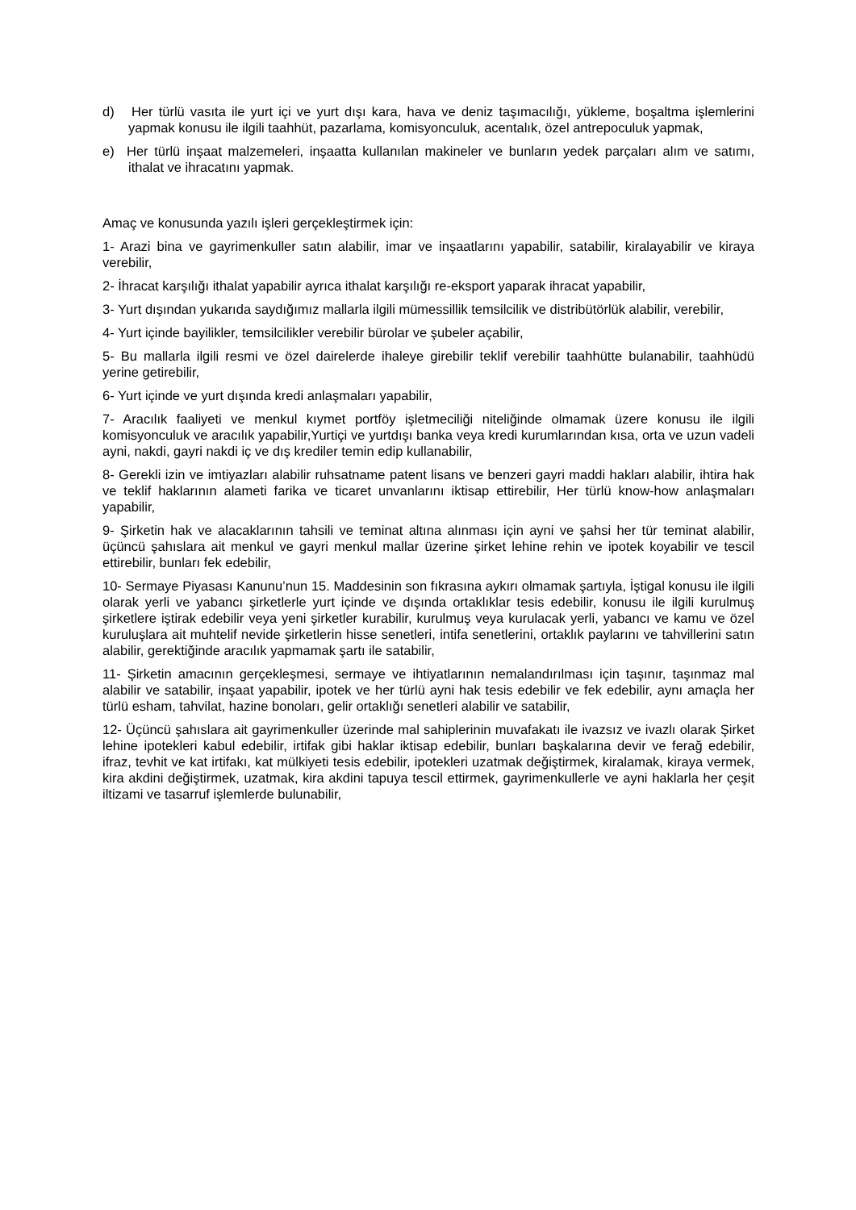d) Her türlü vasıta ile yurt içi ve yurt dışı kara, hava ve deniz taşımacılığı, yükleme, boşaltma işlemlerini yapmak konusu ile ilgili taahhüt, pazarlama, komisyonculuk, acentalık, özel antrepoculuk yapmak,
e) Her türlü inşaat malzemeleri, inşaatta kullanılan makineler ve bunların yedek parçaları alım ve satımı, ithalat ve ihracatını yapmak.
Amaç ve konusunda yazılı işleri gerçekleştirmek için:
1- Arazi bina ve gayrimenkuller satın alabilir, imar ve inşaatlarını yapabilir, satabilir, kiralayabilir ve kiraya verebilir,
2- İhracat karşılığı ithalat yapabilir ayrıca ithalat karşılığı re-eksport yaparak ihracat yapabilir,
3- Yurt dışından yukarıda saydığımız mallarla ilgili mümessillik temsilcilik ve distribütörlük alabilir, verebilir,
4- Yurt içinde bayilikler, temsilcilikler verebilir bürolar ve şubeler açabilir,
5- Bu mallarla ilgili resmi ve özel dairelerde ihaleye girebilir teklif verebilir taahhütte bulanabilir, taahhüdü yerine getirebilir,
6- Yurt içinde ve yurt dışında kredi anlaşmaları yapabilir,
7- Aracılık faaliyeti ve menkul kıymet portföy işletmeciliği niteliğinde olmamak üzere konusu ile ilgili komisyonculuk ve aracılık yapabilir,Yurtiçi ve yurtdışı banka veya kredi kurumlarından kısa, orta ve uzun vadeli ayni, nakdi, gayri nakdi iç ve dış krediler temin edip kullanabilir,
8- Gerekli izin ve imtiyazları alabilir ruhsatname patent lisans ve benzeri gayri maddi hakları alabilir, ihtira hak ve teklif haklarının alameti farika ve ticaret unvanlarını iktisap ettirebilir, Her türlü know-how anlaşmaları yapabilir,
9- Şirketin hak ve alacaklarının tahsili ve teminat altına alınması için ayni ve şahsi her tür teminat alabilir, üçüncü şahıslara ait menkul ve gayri menkul mallar üzerine şirket lehine rehin ve ipotek koyabilir ve tescil ettirebilir, bunları fek edebilir,
10- Sermaye Piyasası Kanunu’nun 15. Maddesinin son fıkrasına aykırı olmamak şartıyla, İştigal konusu ile ilgili olarak yerli ve yabancı şirketlerle yurt içinde ve dışında ortaklıklar tesis edebilir, konusu ile ilgili kurulmuş şirketlere iştirak edebilir veya yeni şirketler kurabilir, kurulmuş veya kurulacak yerli, yabancı ve kamu ve özel kuruluşlara ait muhtelif nevide şirketlerin hisse senetleri, intifa senetlerini, ortaklık paylarını ve tahvillerini satın alabilir, gerektiğinde aracılık yapmamak şartı ile satabilir,
11- Şirketin amacının gerçekleşmesi, sermaye ve ihtiyatlarının nemalandırılması için taşınır, taşınmaz mal alabilir ve satabilir, inşaat yapabilir, ipotek ve her türlü ayni hak tesis edebilir ve fek edebilir, aynı amaçla her türlü esham, tahvilat, hazine bonoları, gelir ortaklığı senetleri alabilir ve satabilir,
12- Üçüncü şahıslara ait gayrimenkuller üzerinde mal sahiplerinin muvafakatı ile ivazsız ve ivazlı olarak Şirket lehine ipotekleri kabul edebilir, irtifak gibi haklar iktisap edebilir, bunları başkalarına devir ve ferağ edebilir, ifraz, tevhit ve kat irtifakı, kat mülkiyeti tesis edebilir, ipotekleri uzatmak değiştirmek, kiralamak, kiraya vermek, kira akdini değiştirmek, uzatmak, kira akdini tapuya tescil ettirmek, gayrimenkullerle ve ayni haklarla her çeşit iltizami ve tasarruf işlemlerde bulunabilir,